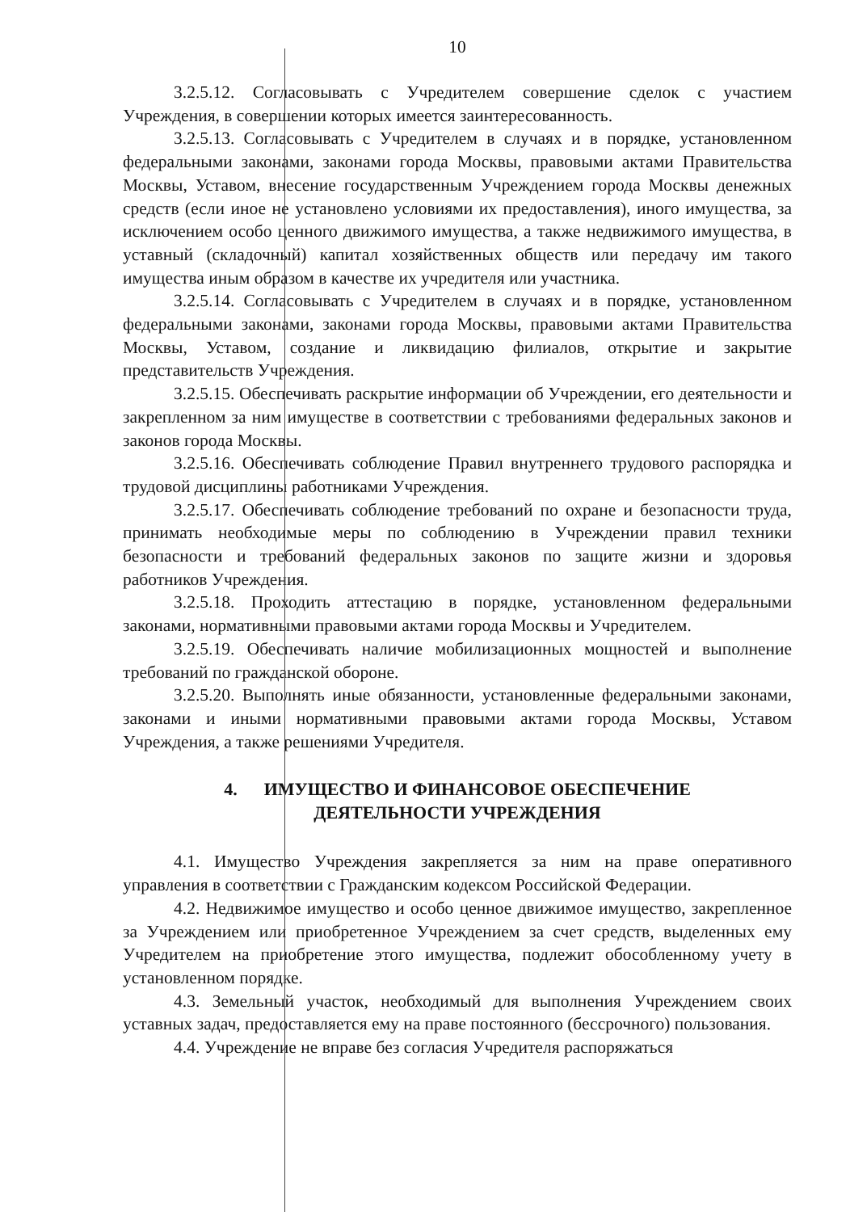10
3.2.5.12. Согласовывать с Учредителем совершение сделок с участием Учреждения, в совершении которых имеется заинтересованность.
3.2.5.13. Согласовывать с Учредителем в случаях и в порядке, установленном федеральными законами, законами города Москвы, правовыми актами Правительства Москвы, Уставом, внесение государственным Учреждением города Москвы денежных средств (если иное не установлено условиями их предоставления), иного имущества, за исключением особо ценного движимого имущества, а также недвижимого имущества, в уставный (складочный) капитал хозяйственных обществ или передачу им такого имущества иным образом в качестве их учредителя или участника.
3.2.5.14. Согласовывать с Учредителем в случаях и в порядке, установленном федеральными законами, законами города Москвы, правовыми актами Правительства Москвы, Уставом, создание и ликвидацию филиалов, открытие и закрытие представительств Учреждения.
3.2.5.15. Обеспечивать раскрытие информации об Учреждении, его деятельности и закрепленном за ним имуществе в соответствии с требованиями федеральных законов и законов города Москвы.
3.2.5.16. Обеспечивать соблюдение Правил внутреннего трудового распорядка и трудовой дисциплины работниками Учреждения.
3.2.5.17. Обеспечивать соблюдение требований по охране и безопасности труда, принимать необходимые меры по соблюдению в Учреждении правил техники безопасности и требований федеральных законов по защите жизни и здоровья работников Учреждения.
3.2.5.18. Проходить аттестацию в порядке, установленном федеральными законами, нормативными правовыми актами города Москвы и Учредителем.
3.2.5.19. Обеспечивать наличие мобилизационных мощностей и выполнение требований по гражданской обороне.
3.2.5.20. Выполнять иные обязанности, установленные федеральными законами, законами и иными нормативными правовыми актами города Москвы, Уставом Учреждения, а также решениями Учредителя.
4. ИМУЩЕСТВО И ФИНАНСОВОЕ ОБЕСПЕЧЕНИЕ
ДЕЯТЕЛЬНОСТИ УЧРЕЖДЕНИЯ
4.1. Имущество Учреждения закрепляется за ним на праве оперативного управления в соответствии с Гражданским кодексом Российской Федерации.
4.2. Недвижимое имущество и особо ценное движимое имущество, закрепленное за Учреждением или приобретенное Учреждением за счет средств, выделенных ему Учредителем на приобретение этого имущества, подлежит обособленному учету в установленном порядке.
4.3. Земельный участок, необходимый для выполнения Учреждением своих уставных задач, предоставляется ему на праве постоянного (бессрочного) пользования.
4.4. Учреждение не вправе без согласия Учредителя распоряжаться